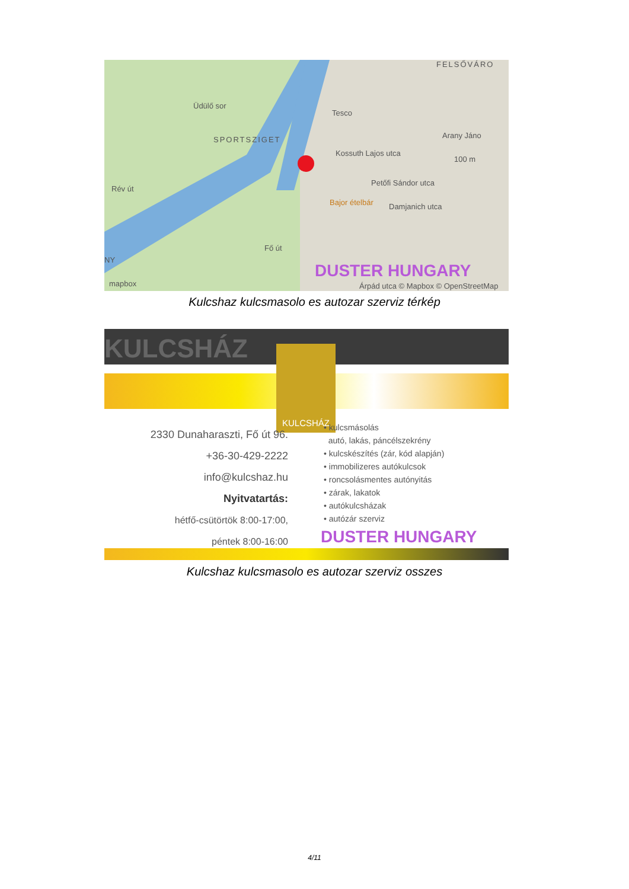Rév út
Üdülő sor
SPORTSZIGET
Tesco
Bajor ételbár
Kossuth Lajos utca
Petőfi Sándor utca
Damjanich utca
Fő út
Arany Jáno
100 m
FELSŐVÁRO
NY
mapbox
Árpád utca © Mapbox © OpenStreetMap
DUSTER HUNGARY
Kulcshaz kulcsmasolo es autozar szerviz térkép
KULCSHÁZ KULCSHÁZ
2330 Dunaharaszti, Fő út 96.
+36-30-429-2222
info@kulcshaz.hu
Nyitvatartás:
hétfő-csütörtök 8:00-17:00,
péntek 8:00-16:00
• kulcsmásolás
autó, lakás, páncélszekrény
• kulcskészítés (zár, kód alapján)
• immobilizeres autókulcsok
• roncsolásmentes autónyitás
• zárak, lakatok
• autókulcsházak
• autózár szerviz
DUSTER HUNGARY
Kulcshaz kulcsmasolo es autozar szerviz osszes
4/11